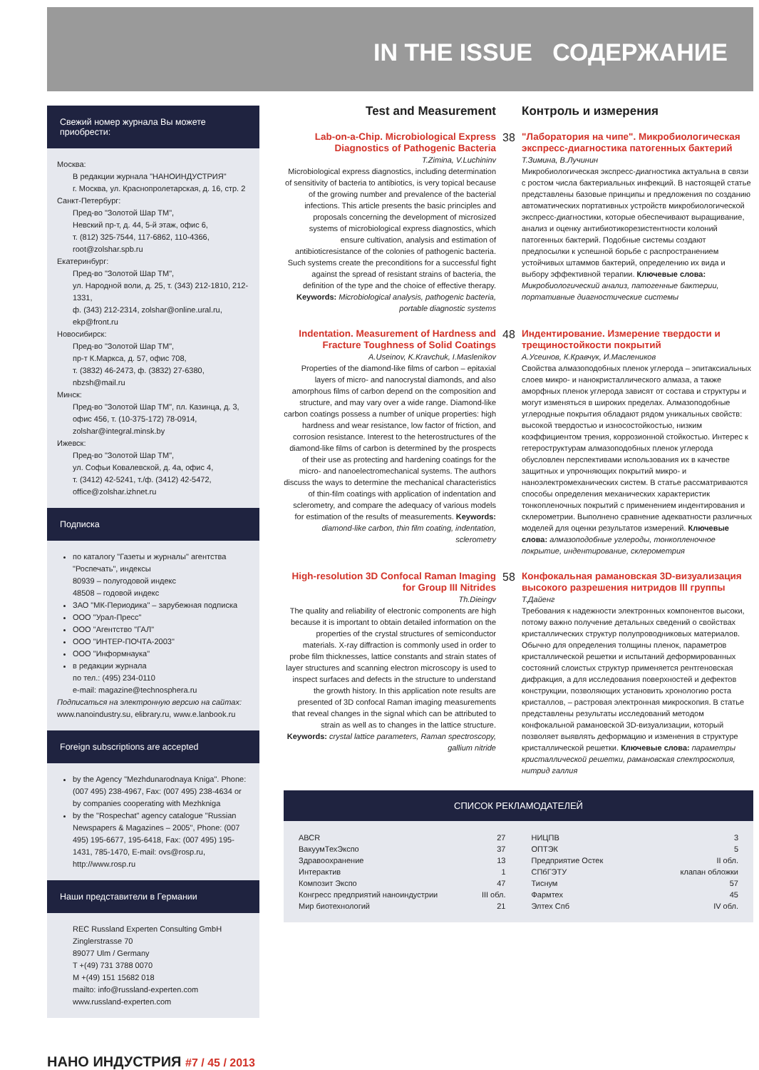IN THE ISSUE СОДЕРЖАНИЕ
Свежий номер журнала Вы можете приобрести:
Москва:
В редакции журнала "НАНОИНДУСТРИЯ"
г. Москва, ул. Краснопролетарская, д. 16, стр. 2
Санкт-Петербург:
Пред-во "Золотой Шар ТМ",
Невский пр-т, д. 44, 5-й этаж, офис 6,
т. (812) 325-7544, 117-6862, 110-4366,
root@zolshar.spb.ru
Екатеринбург:
Пред-во "Золотой Шар ТМ",
ул. Народной воли, д. 25, т. (343) 212-1810, 212-1331,
ф. (343) 212-2314, zolshar@online.ural.ru, ekp@front.ru
Новосибирск:
Пред-во "Золотой Шар ТМ",
пр-т К.Маркса, д. 57, офис 708,
т. (3832) 46-2473, ф. (3832) 27-6380, nbzsh@mail.ru
Минск:
Пред-во "Золотой Шар ТМ", пл. Казинца, д. 3,
офис 456, т. (10-375-172) 78-0914,
zolshar@integral.minsk.by
Ижевск:
Пред-во "Золотой Шар ТМ",
ул. Софьи Ковалевской, д. 4а, офис 4,
т. (3412) 42-5241, т./ф. (3412) 42-5472,
office@zolshar.izhnet.ru
Подписка
по каталогу "Газеты и журналы" агентства "Роспечать", индексы
80939 – полугодовой индекс
48508 – годовой индекс
ЗАО "МК-Периодика" – зарубежная подписка
ООО "Урал-Пресс"
ООО "Агентство "ГАЛ"
ООО "ИНТЕР-ПОЧТА-2003"
ООО "Информнаука"
в редакции журнала
по тел.: (495) 234-0110
e-mail: magazine@technosphera.ru
Подписаться на электронную версию на сайтах:
www.nanoindustry.su, elibrary.ru, www.e.lanbook.ru
Foreign subscriptions are accepted
by the Agency "Mezhdunarodnaya Kniga". Phone: (007 495) 238-4967, Fax: (007 495) 238-4634 or by companies cooperating with Mezhkniga
by the "Rospechat" agency catalogue "Russian Newspapers & Magazines – 2005", Phone: (007 495) 195-6677, 195-6418, Fax: (007 495) 195-1431, 785-1470, E-mail: ovs@rosp.ru, http://www.rosp.ru
Наши представители в Германии
REC Russland Experten Consulting GmbH
Zinglerstrasse 70
89077 Ulm / Germany
T +(49) 731 3788 0070
M +(49) 151 15682 018
mailto: info@russland-experten.com
www.russland-experten.com
Test and Measurement Контроль и измерения
Lab-on-a-Chip. Microbiological Express Diagnostics of Pathogenic Bacteria
T.Zimina, V.Luchininv
Microbiological express diagnostics, including determination of sensitivity of bacteria to antibiotics, is very topical because of the growing number and prevalence of the bacterial infections. This article presents the basic principles and proposals concerning the development of microsized systems of microbiological express diagnostics, which ensure cultivation, analysis and estimation of antibioticresistance of the colonies of pathogenic bacteria. Such systems create the preconditions for a successful fight against the spread of resistant strains of bacteria, the definition of the type and the choice of effective therapy. Keywords: Microbiological analysis, pathogenic bacteria, portable diagnostic systems
38
"Лаборатория на чипе". Микробиологическая экспресс-диагностика патогенных бактерий
Т.Зимина, В.Лучинин
Микробиологическая экспресс-диагностика актуальна в связи с ростом числа бактериальных инфекций. В настоящей статье представлены базовые принципы и предложения по созданию автоматических портативных устройств микробиологической экспресс-диагностики, которые обеспечивают выращивание, анализ и оценку антибиотикорезистентности колоний патогенных бактерий. Подобные системы создают предпосылки к успешной борьбе с распространением устойчивых штаммов бактерий, определению их вида и выбору эффективной терапии. Ключевые слова: Микробиологический анализ, патогенные бактерии, портативные диагностические системы
Indentation. Measurement of Hardness and Fracture Toughness of Solid Coatings
A.Useinov, K.Kravchuk, I.Maslenikov
Properties of the diamond-like films of carbon – epitaxial layers of micro- and nanocrystal diamonds, and also amorphous films of carbon depend on the composition and structure, and may vary over a wide range. Diamond-like carbon coatings possess a number of unique properties: high hardness and wear resistance, low factor of friction, and corrosion resistance. Interest to the heterostructures of the diamond-like films of carbon is determined by the prospects of their use as protecting and hardening coatings for the micro- and nanoelectromechanical systems. The authors discuss the ways to determine the mechanical characteristics of thin-film coatings with application of indentation and sclerometry, and compare the adequacy of various models for estimation of the results of measurements. Keywords: diamond-like carbon, thin film coating, indentation, sclerometry
48
Индентирование. Измерение твердости и трещиностойкости покрытий
А.Усеинов, К.Кравчук, И.Маслеников
Свойства алмазоподобных пленок углерода – эпитаксиальных слоев микро- и нанокристаллического алмаза, а также аморфных пленок углерода зависят от состава и структуры и могут изменяться в широких пределах. Алмазоподобные углеродные покрытия обладают рядом уникальных свойств: высокой твердостью и износостойкостью, низким коэффициентом трения, коррозионной стойкостью. Интерес к гетероструктурам алмазоподобных пленок углерода обусловлен перспективами использования их в качестве защитных и упрочняющих покрытий микро- и наноэлектромеханических систем. В статье рассматриваются способы определения механических характеристик тонкопленочных покрытий с применением индентирования и склерометрии. Выполнено сравнение адекватности различных моделей для оценки результатов измерений. Ключевые слова: алмазоподобные углероды, тонкопленочное покрытие, индентирование, склерометрия
High-resolution 3D Confocal Raman Imaging for Group III Nitrides
Th.Dieingv
The quality and reliability of electronic components are high because it is important to obtain detailed information on the properties of the crystal structures of semiconductor materials. X-ray diffraction is commonly used in order to probe film thicknesses, lattice constants and strain states of layer structures and scanning electron microscopy is used to inspect surfaces and defects in the structure to understand the growth history. In this application note results are presented of 3D confocal Raman imaging measurements that reveal changes in the signal which can be attributed to strain as well as to changes in the lattice structure. Keywords: crystal lattice parameters, Raman spectroscopy, gallium nitride
58
Конфокальная рамановская 3D-визуализация высокого разрешения нитридов III группы
Т.Дайенг
Требования к надежности электронных компонентов высоки, потому важно получение детальных сведений о свойствах кристаллических структур полупроводниковых материалов. Обычно для определения толщины пленок, параметров кристаллической решетки и испытаний деформированных состояний слоистых структур применяется рентгеновская дифракция, а для исследования поверхностей и дефектов конструкции, позволяющих установить хронологию роста кристаллов, – растровая электронная микроскопия. В статье представлены результаты исследований методом конфокальной рамановской 3D-визуализации, который позволяет выявлять деформацию и изменения в структуре кристаллической решетки. Ключевые слова: параметры кристаллической решетки, рамановская спектроскопия, нитрид галлия
СПИСОК РЕКЛАМОДАТЕЛЕЙ
| АВСR | 27 |
| ВакуумТехЭкспо | 37 |
| Здравоохранение | 13 |
| Интерактив | 1 |
| Композит Экспо | 47 |
| Конгресс предприятий наноиндустрии | III обл. |
| Мир биотехнологий | 21 |
| НИЦПВ | 3 |
| ОПТЭК | 5 |
| Предприятие Остек | II обл. |
| СПбГЭТУ | клапан обложки |
| Тиснум | 57 |
| Фармтех | 45 |
| Элтех Спб | IV обл. |
НАНО ИНДУСТРИЯ #7 / 45 / 2013